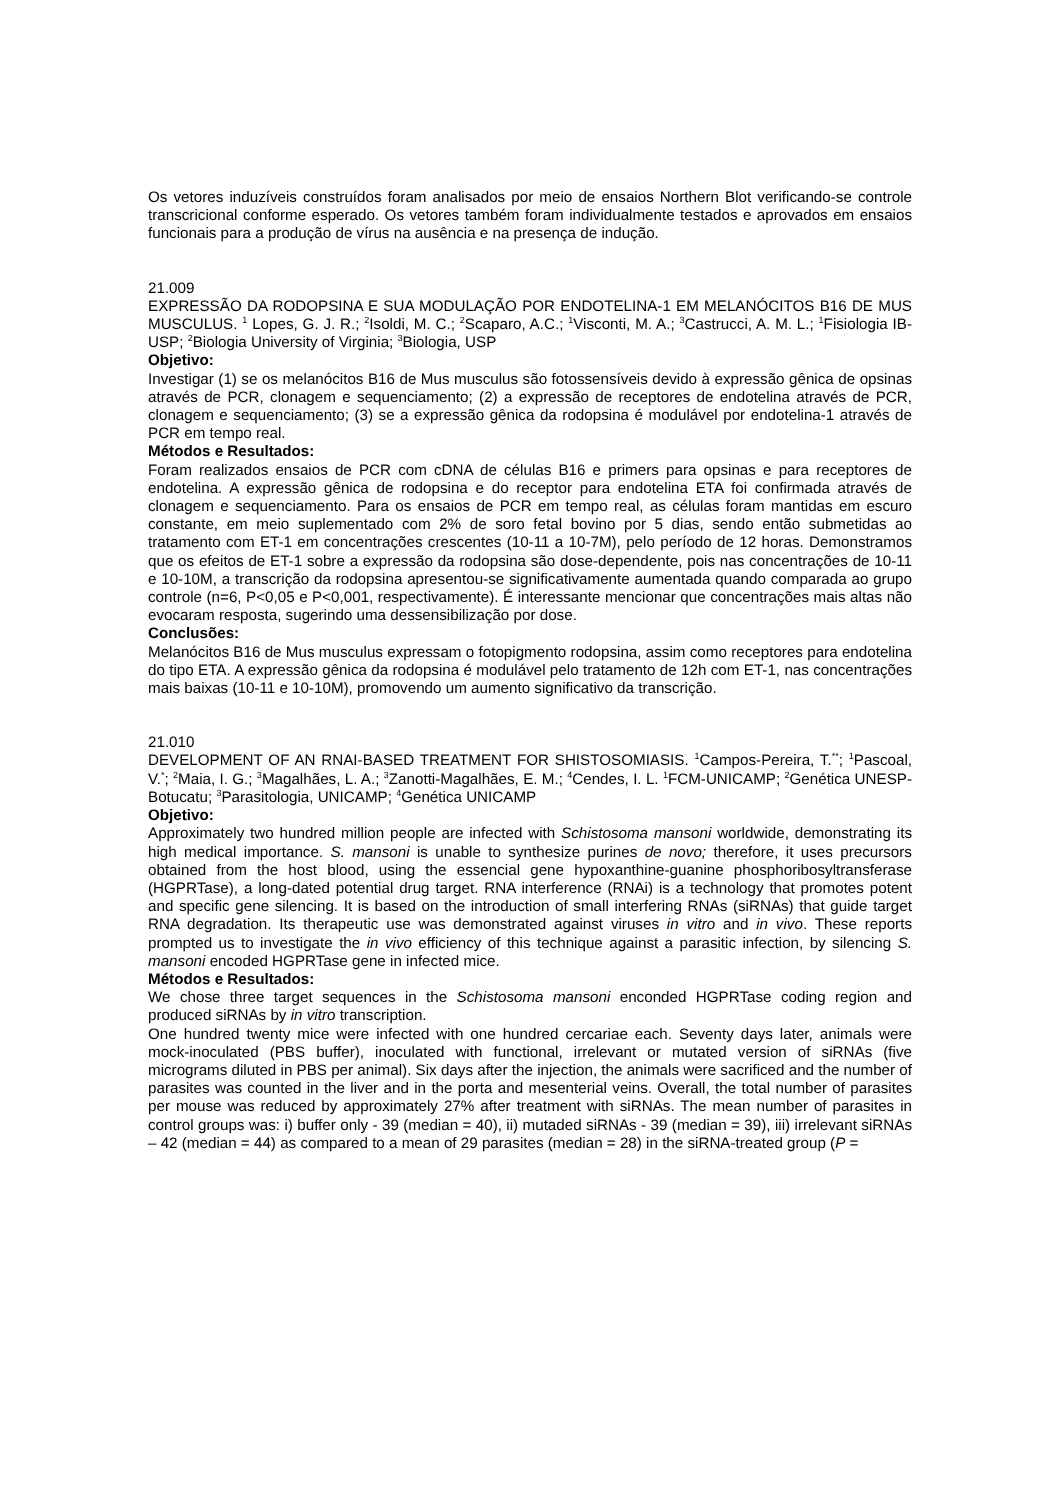Os vetores induzíveis construídos foram analisados por meio de ensaios Northern Blot verificando-se controle transcricional conforme esperado. Os vetores também foram individualmente testados e aprovados em ensaios funcionais para a produção de vírus na ausência e na presença de indução.
21.009
EXPRESSÃO DA RODOPSINA E SUA MODULAÇÃO POR ENDOTELINA-1 EM MELANÓCITOS B16 DE MUS MUSCULUS. <sup>1</sup> Lopes, G. J. R.; <sup>2</sup>Isoldi, M. C.; <sup>2</sup>Scaparo, A.C.; <sup>1</sup>Visconti, M. A.; <sup>3</sup>Castrucci, A. M. L.; <sup>1</sup>Fisiologia IB-USP; <sup>2</sup>Biologia University of Virginia; <sup>3</sup>Biologia, USP
Objetivo:
Investigar (1) se os melanócitos B16 de Mus musculus são fotossensíveis devido à expressão gênica de opsinas através de PCR, clonagem e sequenciamento; (2) a expressão de receptores de endotelina através de PCR, clonagem e sequenciamento; (3) se a expressão gênica da rodopsina é modulável por endotelina-1 através de PCR em tempo real.
Métodos e Resultados:
Foram realizados ensaios de PCR com cDNA de células B16 e primers para opsinas e para receptores de endotelina. A expressão gênica de rodopsina e do receptor para endotelina ETA foi confirmada através de clonagem e sequenciamento. Para os ensaios de PCR em tempo real, as células foram mantidas em escuro constante, em meio suplementado com 2% de soro fetal bovino por 5 dias, sendo então submetidas ao tratamento com ET-1 em concentrações crescentes (10-11 a 10-7M), pelo período de 12 horas. Demonstramos que os efeitos de ET-1 sobre a expressão da rodopsina são dose-dependente, pois nas concentrações de 10-11 e 10-10M, a transcrição da rodopsina apresentou-se significativamente aumentada quando comparada ao grupo controle (n=6, P<0,05 e P<0,001, respectivamente). É interessante mencionar que concentrações mais altas não evocaram resposta, sugerindo uma dessensibilização por dose.
Conclusões:
Melanócitos B16 de Mus musculus expressam o fotopigmento rodopsina, assim como receptores para endotelina do tipo ETA. A expressão gênica da rodopsina é modulável pelo tratamento de 12h com ET-1, nas concentrações mais baixas (10-11 e 10-10M), promovendo um aumento significativo da transcrição.
21.010
DEVELOPMENT OF AN RNAI-BASED TREATMENT FOR SHISTOSOMIASIS. <sup>1</sup>Campos-Pereira, T.<sup>**</sup>; <sup>1</sup>Pascoal, V.<sup>*</sup>; <sup>2</sup>Maia, I. G.; <sup>3</sup>Magalhães, L. A.; <sup>3</sup>Zanotti-Magalhães, E. M.; <sup>4</sup>Cendes, I. L. <sup>1</sup>FCM-UNICAMP; <sup>2</sup>Genética UNESP-Botucatu; <sup>3</sup>Parasitologia, UNICAMP; <sup>4</sup>Genética UNICAMP
Objetivo:
Approximately two hundred million people are infected with Schistosoma mansoni worldwide, demonstrating its high medical importance. S. mansoni is unable to synthesize purines de novo; therefore, it uses precursors obtained from the host blood, using the essencial gene hypoxanthine-guanine phosphoribosyltransferase (HGPRTase), a long-dated potential drug target. RNA interference (RNAi) is a technology that promotes potent and specific gene silencing. It is based on the introduction of small interfering RNAs (siRNAs) that guide target RNA degradation. Its therapeutic use was demonstrated against viruses in vitro and in vivo. These reports prompted us to investigate the in vivo efficiency of this technique against a parasitic infection, by silencing S. mansoni encoded HGPRTase gene in infected mice.
Métodos e Resultados:
We chose three target sequences in the Schistosoma mansoni enconded HGPRTase coding region and produced siRNAs by in vitro transcription.
One hundred twenty mice were infected with one hundred cercariae each. Seventy days later, animals were mock-inoculated (PBS buffer), inoculated with functional, irrelevant or mutated version of siRNAs (five micrograms diluted in PBS per animal). Six days after the injection, the animals were sacrificed and the number of parasites was counted in the liver and in the porta and mesenterial veins. Overall, the total number of parasites per mouse was reduced by approximately 27% after treatment with siRNAs. The mean number of parasites in control groups was: i) buffer only - 39 (median = 40), ii) mutaded siRNAs - 39 (median = 39), iii) irrelevant siRNAs – 42 (median = 44) as compared to a mean of 29 parasites (median = 28) in the siRNA-treated group (P =